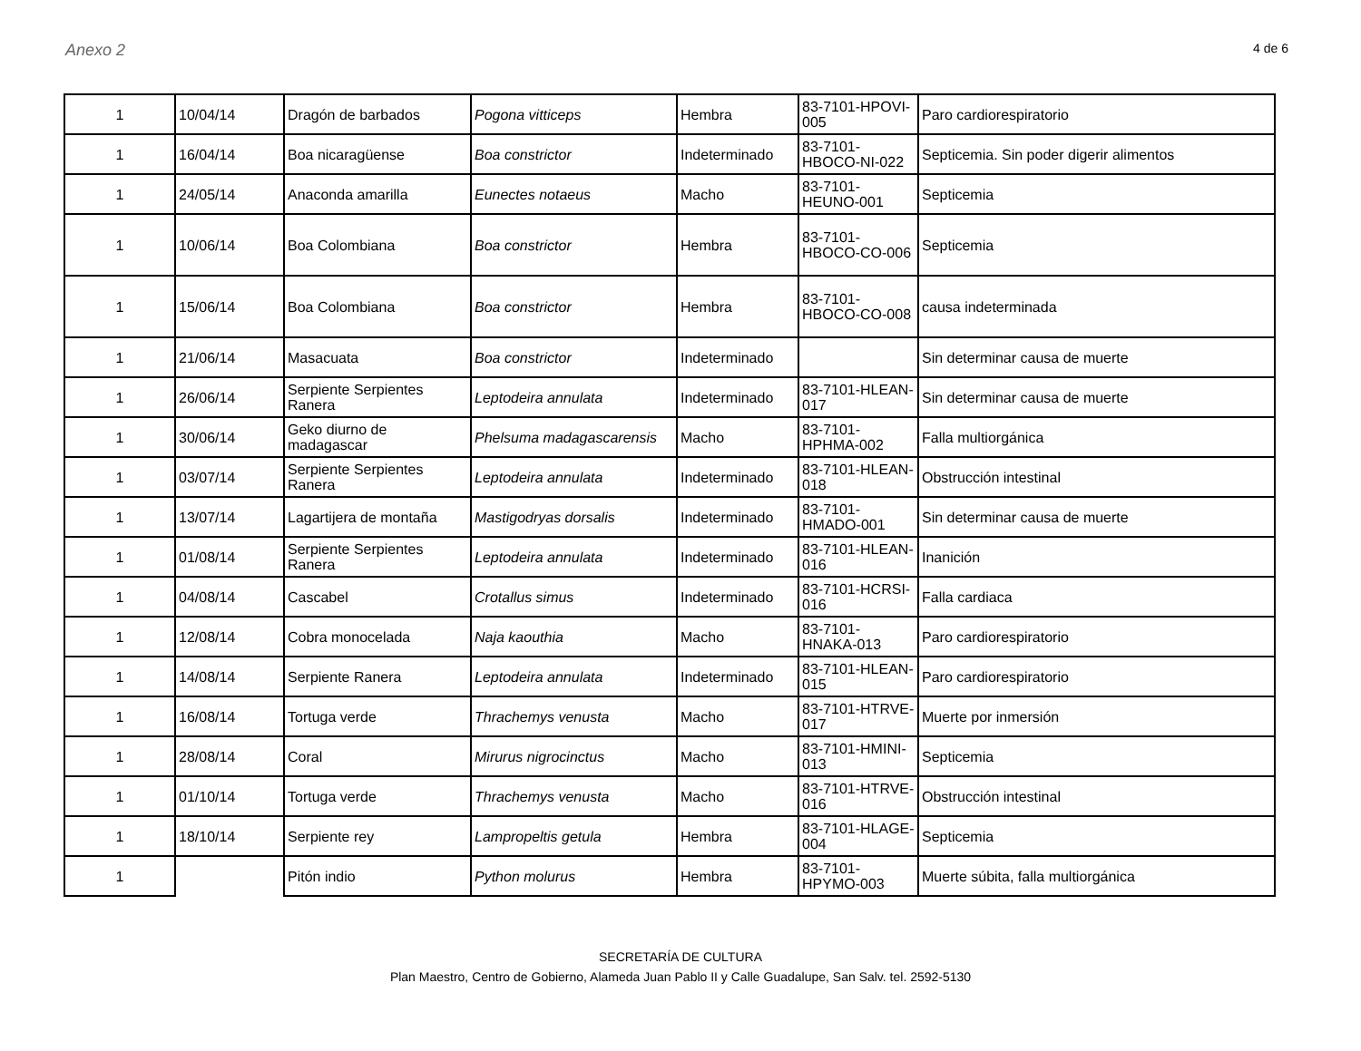Anexo 2 4 de 6
| 1 | 10/04/14 | Dragón de barbados | Pogona vitticeps | Hembra | 83-7101-HPOVI-005 | Paro cardiorespiratorio |
| 1 | 16/04/14 | Boa nicaragüense | Boa constrictor | Indeterminado | 83-7101-HBOCO-NI-022 | Septicemia. Sin poder digerir alimentos |
| 1 | 24/05/14 | Anaconda amarilla | Eunectes notaeus | Macho | 83-7101-HEUNO-001 | Septicemia |
| 1 | 10/06/14 | Boa Colombiana | Boa constrictor | Hembra | 83-7101-HBOCO-CO-006 | Septicemia |
| 1 | 15/06/14 | Boa Colombiana | Boa constrictor | Hembra | 83-7101-HBOCO-CO-008 | causa indeterminada |
| 1 | 21/06/14 | Masacuata | Boa constrictor | Indeterminado | | Sin determinar causa de muerte |
| 1 | 26/06/14 | Serpiente Serpientes Ranera | Leptodeira annulata | Indeterminado | 83-7101-HLEAN-017 | Sin determinar causa de muerte |
| 1 | 30/06/14 | Geko diurno de madagascar | Phelsuma madagascarensis | Macho | 83-7101-HPHMA-002 | Falla multiorgánica |
| 1 | 03/07/14 | Serpiente Serpientes Ranera | Leptodeira annulata | Indeterminado | 83-7101-HLEAN-018 | Obstrucción intestinal |
| 1 | 13/07/14 | Lagartijera de montaña | Mastigodryas dorsalis | Indeterminado | 83-7101-HMADO-001 | Sin determinar causa de muerte |
| 1 | 01/08/14 | Serpiente Serpientes Ranera | Leptodeira annulata | Indeterminado | 83-7101-HLEAN-016 | Inanición |
| 1 | 04/08/14 | Cascabel | Crotallus simus | Indeterminado | 83-7101-HCRSI-016 | Falla cardiaca |
| 1 | 12/08/14 | Cobra monocelada | Naja kaouthia | Macho | 83-7101-HNAKA-013 | Paro cardiorespiratorio |
| 1 | 14/08/14 | Serpiente Ranera | Leptodeira annulata | Indeterminado | 83-7101-HLEAN-015 | Paro cardiorespiratorio |
| 1 | 16/08/14 | Tortuga verde | Thrachemys venusta | Macho | 83-7101-HTRVE-017 | Muerte por inmersión |
| 1 | 28/08/14 | Coral | Mirurus nigrocinctus | Macho | 83-7101-HMINI-013 | Septicemia |
| 1 | 01/10/14 | Tortuga verde | Thrachemys venusta | Macho | 83-7101-HTRVE-016 | Obstrucción intestinal |
| 1 | 18/10/14 | Serpiente rey | Lampropeltis getula | Hembra | 83-7101-HLAGE-004 | Septicemia |
| 1 | | Pitón indio | Python molurus | Hembra | 83-7101-HPYMO-003 | Muerte súbita, falla multiorgánica |
SECRETARÍA DE CULTURA
Plan Maestro, Centro de Gobierno, Alameda Juan Pablo II y Calle Guadalupe, San Salv. tel. 2592-5130